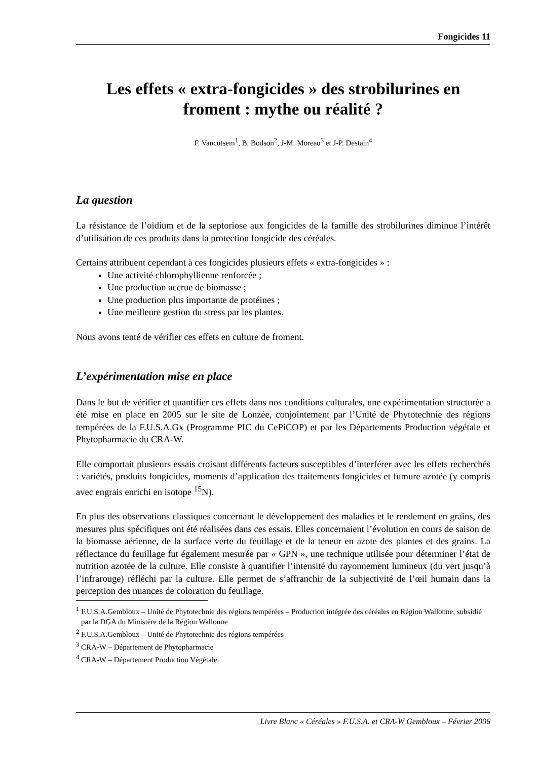Fongicides 11
Les effets « extra-fongicides » des strobilurines en froment : mythe ou réalité ?
F. Vancutsem<sup>1</sup>, B. Bodson<sup>2</sup>, J-M. Moreau<sup>3</sup> et J-P. Destain<sup>4</sup>
La question
La résistance de l’oïdium et de la septoriose aux fongicides de la famille des strobilurines diminue l’intérêt d’utilisation de ces produits dans la protection fongicide des céréales.
Certains attribuent cependant à ces fongicides plusieurs effets « extra-fongicides » :
Une activité chlorophyllienne renforcée ;
Une production accrue de biomasse ;
Une production plus importante de protéines ;
Une meilleure gestion du stress par les plantes.
Nous avons tenté de vérifier ces effets en culture de froment.
L’expérimentation mise en place
Dans le but de vérifier et quantifier ces effets dans nos conditions culturales, une expérimentation structurée a été mise en place en 2005 sur le site de Lonzée, conjointement par l’Unité de Phytotechnie des régions tempérées de la F.U.S.A.Gx (Programme PIC du CePiCOP) et par les Départements Production végétale et Phytopharmacie du CRA-W.
Elle comportait plusieurs essais croisant différents facteurs susceptibles d’interférer avec les effets recherchés : variétés, produits fongicides, moments d’application des traitements fongicides et fumure azotée (y compris avec engrais enrichi en isotope <sup>15</sup>N).
En plus des observations classiques concernant le développement des maladies et le rendement en grains, des mesures plus spécifiques ont été réalisées dans ces essais. Elles concernaient l’évolution en cours de saison de la biomasse aérienne, de la surface verte du feuillage et de la teneur en azote des plantes et des grains. La réflectance du feuillage fut également mesurée par « GPN », une technique utilisée pour déterminer l’état de nutrition azotée de la culture. Elle consiste à quantifier l’intensité du rayonnement lumineux (du vert jusqu’à l’infrarouge) réfléchi par la culture. Elle permet de s’affranchir de la subjectivité de l’œil humain dans la perception des nuances de coloration du feuillage.
<sup>1</sup> F.U.S.A.Gembloux – Unité de Phytotechnie des régions tempérées – Production intégrée des céréales en Région Wallonne, subsidié par la DGA du Ministère de la Région Wallonne
<sup>2</sup> F.U.S.A.Gembloux – Unité de Phytotechnie des régions tempérées
<sup>3</sup> CRA-W – Département de Phytopharmacie
<sup>4</sup> CRA-W – Département Production Végétale
Livre Blanc « Céréales » F.U.S.A. et CRA-W Gembloux – Février 2006